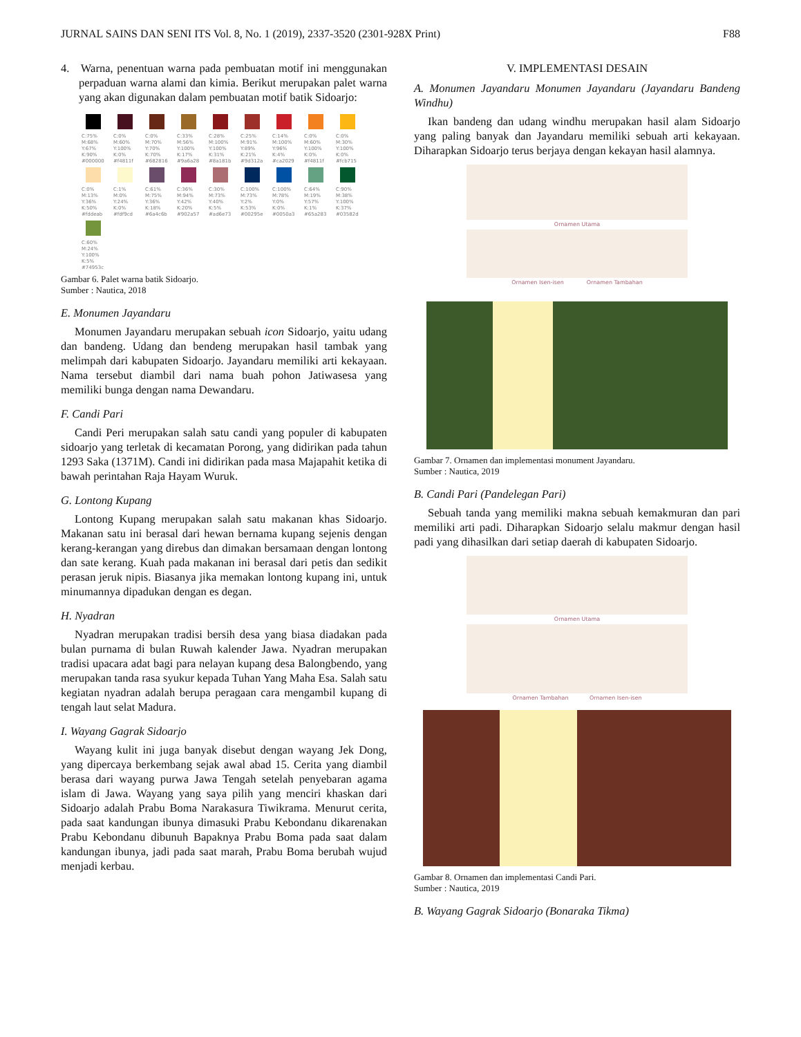JURNAL SAINS DAN SENI ITS Vol. 8, No. 1 (2019), 2337-3520 (2301-928X Print) F88
4. Warna, penentuan warna pada pembuatan motif ini menggunakan perpaduan warna alami dan kimia. Berikut merupakan palet warna yang akan digunakan dalam pembuatan motif batik Sidoarjo:
C:75% M:68% Y:67% K:90% #000000
C:0% M:60% Y:100% K:0% #f4811f
C:0% M:70% Y:70% K:70% #682816
C:33% M:56% Y:100% K:17% #9a6a28
C:28% M:100% Y:100% K:31% #8a181b
C:25% M:91% Y:89% K:21% #9d312a
C:14% M:100% Y:96% K:4% #ca2029
C:0% M:60% Y:100% K:0% #f4811f
C:0% M:30% Y:100% K:0% #fcb715
C:0% M:13% Y:36% K:50% #fddeab
C:1% M:0% Y:24% K:0% #fdf9cd
C:61% M:75% Y:36% K:18% #6a4c6b
C:36% M:94% Y:42% K:20% #902a57
C:30% M:73% Y:40% K:5% #ad6e73
C:100% M:73% Y:2% K:53% #00295e
C:100% M:78% Y:0% K:0% #0050a3
C:64% M:19% Y:57% K:1% #65a283
C:90% M:38% Y:100% K:37% #03582d
C:60% M:24% Y:100% K:5% #74953c
Gambar 6. Palet warna batik Sidoarjo.
Sumber : Nautica, 2018
E. Monumen Jayandaru
Monumen Jayandaru merupakan sebuah icon Sidoarjo, yaitu udang dan bandeng. Udang dan bendeng merupakan hasil tambak yang melimpah dari kabupaten Sidoarjo. Jayandaru memiliki arti kekayaan. Nama tersebut diambil dari nama buah pohon Jatiwasesa yang memiliki bunga dengan nama Dewandaru.
F. Candi Pari
Candi Peri merupakan salah satu candi yang populer di kabupaten sidoarjo yang terletak di kecamatan Porong, yang didirikan pada tahun 1293 Saka (1371M). Candi ini didirikan pada masa Majapahit ketika di bawah perintahan Raja Hayam Wuruk.
G. Lontong Kupang
Lontong Kupang merupakan salah satu makanan khas Sidoarjo. Makanan satu ini berasal dari hewan bernama kupang sejenis dengan kerang-kerangan yang direbus dan dimakan bersamaan dengan lontong dan sate kerang. Kuah pada makanan ini berasal dari petis dan sedikit perasan jeruk nipis. Biasanya jika memakan lontong kupang ini, untuk minumannya dipadukan dengan es degan.
H. Nyadran
Nyadran merupakan tradisi bersih desa yang biasa diadakan pada bulan purnama di bulan Ruwah kalender Jawa. Nyadran merupakan tradisi upacara adat bagi para nelayan kupang desa Balongbendo, yang merupakan tanda rasa syukur kepada Tuhan Yang Maha Esa. Salah satu kegiatan nyadran adalah berupa peragaan cara mengambil kupang di tengah laut selat Madura.
I. Wayang Gagrak Sidoarjo
Wayang kulit ini juga banyak disebut dengan wayang Jek Dong, yang dipercaya berkembang sejak awal abad 15. Cerita yang diambil berasa dari wayang purwa Jawa Tengah setelah penyebaran agama islam di Jawa. Wayang yang saya pilih yang menciri khaskan dari Sidoarjo adalah Prabu Boma Narakasura Tiwikrama. Menurut cerita, pada saat kandungan ibunya dimasuki Prabu Kebondanu dikarenakan Prabu Kebondanu dibunuh Bapaknya Prabu Boma pada saat dalam kandungan ibunya, jadi pada saat marah, Prabu Boma berubah wujud menjadi kerbau.
V. IMPLEMENTASI DESAIN
A. Monumen Jayandaru Monumen Jayandaru (Jayandaru Bandeng Windhu)
Ikan bandeng dan udang windhu merupakan hasil alam Sidoarjo yang paling banyak dan Jayandaru memiliki sebuah arti kekayaan. Diharapkan Sidoarjo terus berjaya dengan kekayan hasil alamnya.
Ornamen Utama
Ornamen Isen-isen Ornamen Tambahan
Gambar 7. Ornamen dan implementasi monument Jayandaru.
Sumber : Nautica, 2019
B. Candi Pari (Pandelegan Pari)
Sebuah tanda yang memiliki makna sebuah kemakmuran dan pari memiliki arti padi. Diharapkan Sidoarjo selalu makmur dengan hasil padi yang dihasilkan dari setiap daerah di kabupaten Sidoarjo.
Ornamen Utama
Ornamen Tambahan Ornamen Isen-isen
Gambar 8. Ornamen dan implementasi Candi Pari.
Sumber : Nautica, 2019
B. Wayang Gagrak Sidoarjo (Bonaraka Tikma)